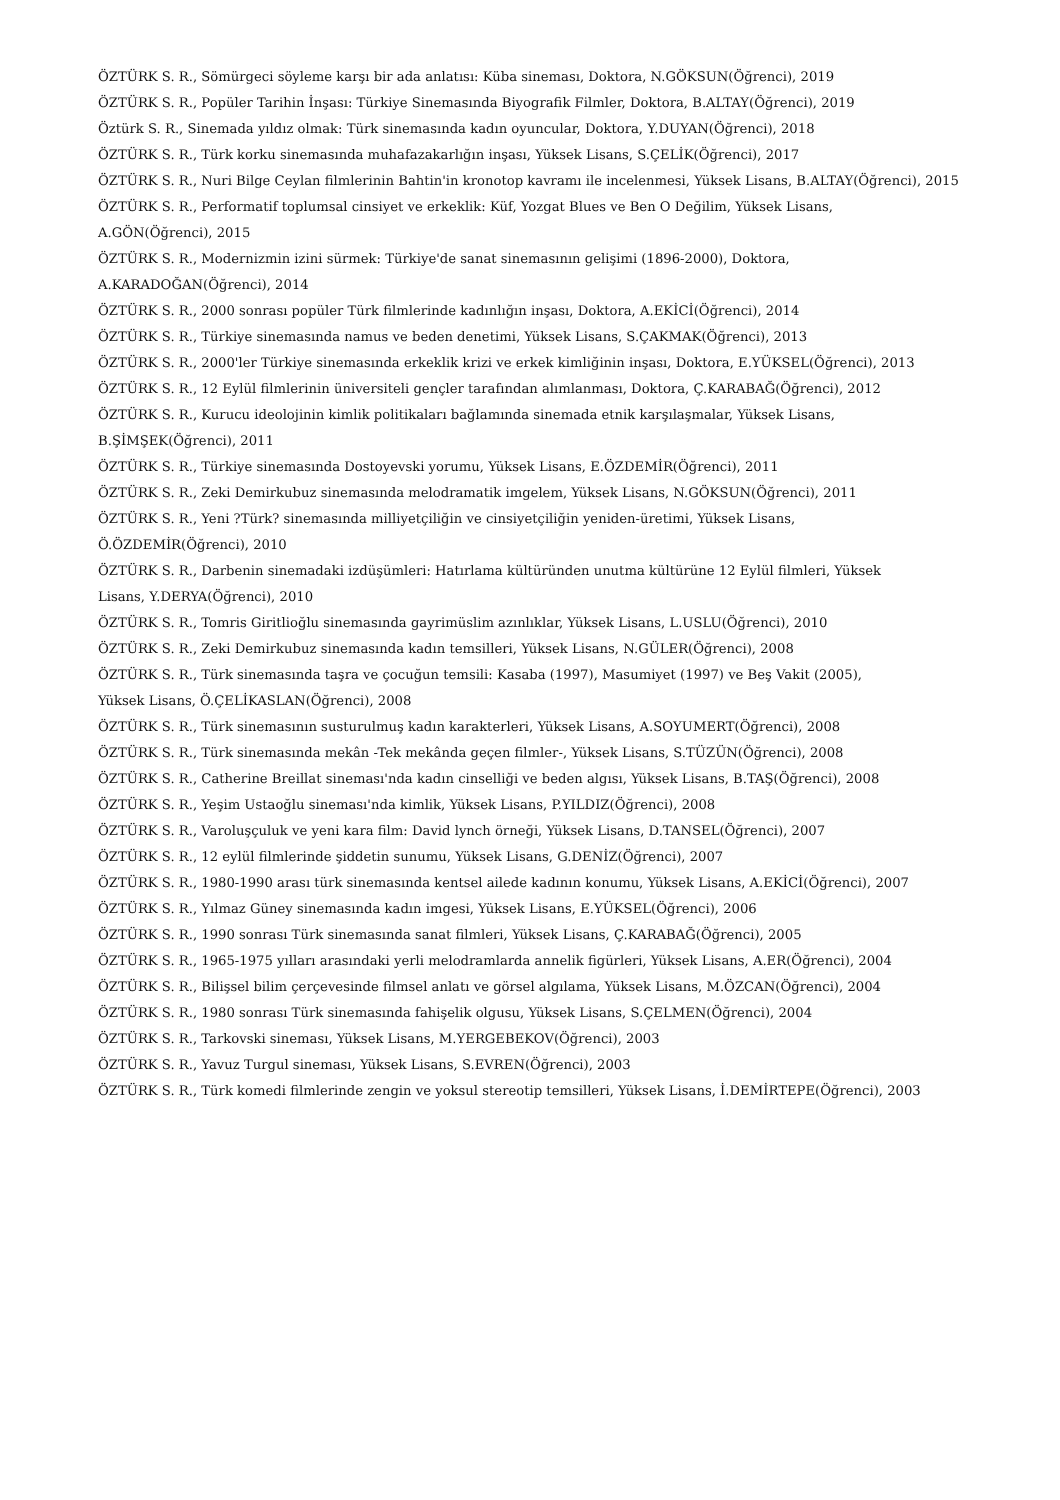ÖZTÜRK S. R., Sömürgeci söyleme karşı bir ada anlatısı: Küba sineması, Doktora, N.GÖKSUN(Öğrenci), 2019
ÖZTÜRK S. R., Popüler Tarihin İnşası: Türkiye Sinemasında Biyografik Filmler, Doktora, B.ALTAY(Öğrenci), 2019
Öztürk S. R., Sinemada yıldız olmak: Türk sinemasında kadın oyuncular, Doktora, Y.DUYAN(Öğrenci), 2018
ÖZTÜRK S. R., Türk korku sinemasında muhafazakarlığın inşası, Yüksek Lisans, S.ÇELİK(Öğrenci), 2017
ÖZTÜRK S. R., Nuri Bilge Ceylan filmlerinin Bahtin'in kronotop kavramı ile incelenmesi, Yüksek Lisans, B.ALTAY(Öğrenci), 2015
ÖZTÜRK S. R., Performatif toplumsal cinsiyet ve erkeklik: Küf, Yozgat Blues ve Ben O Değilim, Yüksek Lisans,
A.GÖN(Öğrenci), 2015
ÖZTÜRK S. R., Modernizmin izini sürmek: Türkiye'de sanat sinemasının gelişimi (1896-2000), Doktora,
A.KARADOĞAN(Öğrenci), 2014
ÖZTÜRK S. R., 2000 sonrası popüler Türk filmlerinde kadınlığın inşası, Doktora, A.EKİCİ(Öğrenci), 2014
ÖZTÜRK S. R., Türkiye sinemasında namus ve beden denetimi, Yüksek Lisans, S.ÇAKMAK(Öğrenci), 2013
ÖZTÜRK S. R., 2000'ler Türkiye sinemasında erkeklik krizi ve erkek kimliğinin inşası, Doktora, E.YÜKSEL(Öğrenci), 2013
ÖZTÜRK S. R., 12 Eylül filmlerinin üniversiteli gençler tarafından alımlanması, Doktora, Ç.KARABAĞ(Öğrenci), 2012
ÖZTÜRK S. R., Kurucu ideolojinin kimlik politikaları bağlamında sinemada etnik karşılaşmalar, Yüksek Lisans,
B.ŞİMŞEK(Öğrenci), 2011
ÖZTÜRK S. R., Türkiye sinemasında Dostoyevski yorumu, Yüksek Lisans, E.ÖZDEMİR(Öğrenci), 2011
ÖZTÜRK S. R., Zeki Demirkubuz sinemasında melodramatik imgelem, Yüksek Lisans, N.GÖKSUN(Öğrenci), 2011
ÖZTÜRK S. R., Yeni ?Türk? sinemasında milliyetçiliğin ve cinsiyetçiliğin yeniden-üretimi, Yüksek Lisans,
Ö.ÖZDEMİR(Öğrenci), 2010
ÖZTÜRK S. R., Darbenin sinemadaki izdüşümleri: Hatırlama kültüründen unutma kültürüne 12 Eylül filmleri, Yüksek
Lisans, Y.DERYA(Öğrenci), 2010
ÖZTÜRK S. R., Tomris Giritlioğlu sinemasında gayrimüslim azınlıklar, Yüksek Lisans, L.USLU(Öğrenci), 2010
ÖZTÜRK S. R., Zeki Demirkubuz sinemasında kadın temsilleri, Yüksek Lisans, N.GÜLER(Öğrenci), 2008
ÖZTÜRK S. R., Türk sinemasında taşra ve çocuğun temsili: Kasaba (1997), Masumiyet (1997) ve Beş Vakit (2005),
Yüksek Lisans, Ö.ÇELİKASLAN(Öğrenci), 2008
ÖZTÜRK S. R., Türk sinemasının susturulmuş kadın karakterleri, Yüksek Lisans, A.SOYUMERT(Öğrenci), 2008
ÖZTÜRK S. R., Türk sinemasında mekân -Tek mekânda geçen filmler-, Yüksek Lisans, S.TÜZÜN(Öğrenci), 2008
ÖZTÜRK S. R., Catherine Breillat sineması'nda kadın cinselliği ve beden algısı, Yüksek Lisans, B.TAŞ(Öğrenci), 2008
ÖZTÜRK S. R., Yeşim Ustaoğlu sineması'nda kimlik, Yüksek Lisans, P.YILDIZ(Öğrenci), 2008
ÖZTÜRK S. R., Varoluşçuluk ve yeni kara film: David lynch örneği, Yüksek Lisans, D.TANSEL(Öğrenci), 2007
ÖZTÜRK S. R., 12 eylül filmlerinde şiddetin sunumu, Yüksek Lisans, G.DENİZ(Öğrenci), 2007
ÖZTÜRK S. R., 1980-1990 arası türk sinemasında kentsel ailede kadının konumu, Yüksek Lisans, A.EKİCİ(Öğrenci), 2007
ÖZTÜRK S. R., Yılmaz Güney sinemasında kadın imgesi, Yüksek Lisans, E.YÜKSEL(Öğrenci), 2006
ÖZTÜRK S. R., 1990 sonrası Türk sinemasında sanat filmleri, Yüksek Lisans, Ç.KARABAĞ(Öğrenci), 2005
ÖZTÜRK S. R., 1965-1975 yılları arasındaki yerli melodramlarda annelik figürleri, Yüksek Lisans, A.ER(Öğrenci), 2004
ÖZTÜRK S. R., Bilişsel bilim çerçevesinde filmsel anlatı ve görsel algılama, Yüksek Lisans, M.ÖZCAN(Öğrenci), 2004
ÖZTÜRK S. R., 1980 sonrası Türk sinemasında fahişelik olgusu, Yüksek Lisans, S.ÇELMEN(Öğrenci), 2004
ÖZTÜRK S. R., Tarkovski sineması, Yüksek Lisans, M.YERGEBEKOV(Öğrenci), 2003
ÖZTÜRK S. R., Yavuz Turgul sineması, Yüksek Lisans, S.EVREN(Öğrenci), 2003
ÖZTÜRK S. R., Türk komedi filmlerinde zengin ve yoksul stereotip temsilleri, Yüksek Lisans, İ.DEMİRTEPE(Öğrenci), 2003